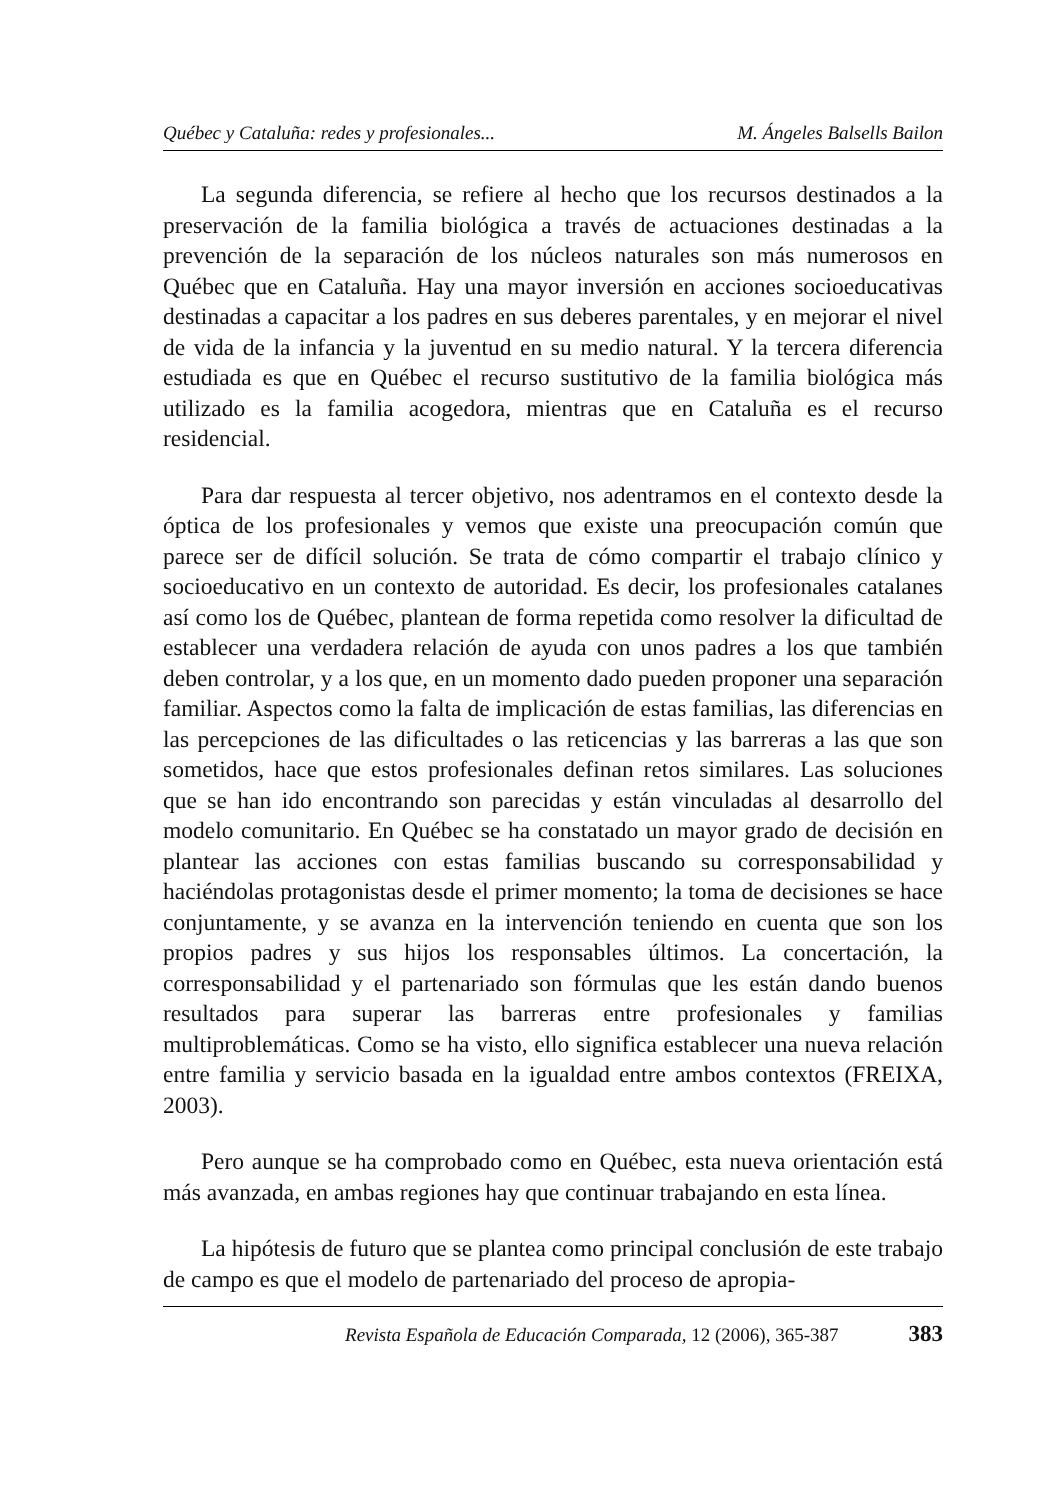Québec y Cataluña: redes y profesionales... M. Ángeles Balsells Bailon
La segunda diferencia, se refiere al hecho que los recursos destinados a la preservación de la familia biológica a través de actuaciones destinadas a la prevención de la separación de los núcleos naturales son más numerosos en Québec que en Cataluña. Hay una mayor inversión en acciones socioeducativas destinadas a capacitar a los padres en sus deberes parentales, y en mejorar el nivel de vida de la infancia y la juventud en su medio natural. Y la tercera diferencia estudiada es que en Québec el recurso sustitutivo de la familia biológica más utilizado es la familia acogedora, mientras que en Cataluña es el recurso residencial.
Para dar respuesta al tercer objetivo, nos adentramos en el contexto desde la óptica de los profesionales y vemos que existe una preocupación común que parece ser de difícil solución. Se trata de cómo compartir el trabajo clínico y socioeducativo en un contexto de autoridad. Es decir, los profesionales catalanes así como los de Québec, plantean de forma repetida como resolver la dificultad de establecer una verdadera relación de ayuda con unos padres a los que también deben controlar, y a los que, en un momento dado pueden proponer una separación familiar. Aspectos como la falta de implicación de estas familias, las diferencias en las percepciones de las dificultades o las reticencias y las barreras a las que son sometidos, hace que estos profesionales definan retos similares. Las soluciones que se han ido encontrando son parecidas y están vinculadas al desarrollo del modelo comunitario. En Québec se ha constatado un mayor grado de decisión en plantear las acciones con estas familias buscando su corresponsabilidad y haciéndolas protagonistas desde el primer momento; la toma de decisiones se hace conjuntamente, y se avanza en la intervención teniendo en cuenta que son los propios padres y sus hijos los responsables últimos. La concertación, la corresponsabilidad y el partenariado son fórmulas que les están dando buenos resultados para superar las barreras entre profesionales y familias multiproblemáticas. Como se ha visto, ello significa establecer una nueva relación entre familia y servicio basada en la igualdad entre ambos contextos (FREIXA, 2003).
Pero aunque se ha comprobado como en Québec, esta nueva orientación está más avanzada, en ambas regiones hay que continuar trabajando en esta línea.
La hipótesis de futuro que se plantea como principal conclusión de este trabajo de campo es que el modelo de partenariado del proceso de apropia-
Revista Española de Educación Comparada, 12 (2006), 365-387 383